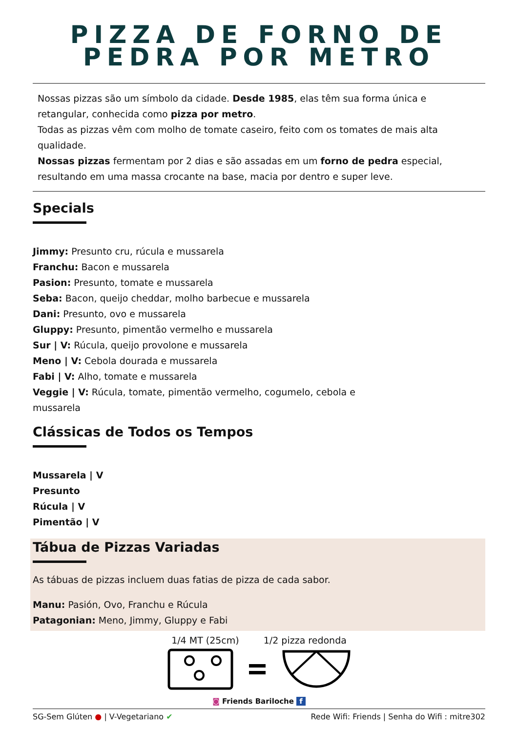PIZZA DE FORNO DE
PEDRA POR METRO
Nossas pizzas são um símbolo da cidade. Desde 1985, elas têm sua forma única e retangular, conhecida como pizza por metro.
Todas as pizzas vêm com molho de tomate caseiro, feito com os tomates de mais alta qualidade.
Nossas pizzas fermentam por 2 dias e são assadas em um forno de pedra especial, resultando em uma massa crocante na base, macia por dentro e super leve.
Specials
Jimmy: Presunto cru, rúcula e mussarela
Franchu: Bacon e mussarela
Pasion: Presunto, tomate e mussarela
Seba: Bacon, queijo cheddar, molho barbecue e mussarela
Dani: Presunto, ovo e mussarela
Gluppy: Presunto, pimentão vermelho e mussarela
Sur | V: Rúcula, queijo provolone e mussarela
Meno | V: Cebola dourada e mussarela
Fabi | V: Alho, tomate e mussarela
Veggie | V: Rúcula, tomate, pimentão vermelho, cogumelo, cebola e
mussarela
Clássicas de Todos os Tempos
Mussarela | V
Presunto
Rúcula | V
Pimentão | V
Tábua de Pizzas Variadas
As tábuas de pizzas incluem duas fatias de pizza de cada sabor.
Manu: Pasión, Ovo, Franchu e Rúcula
Patagonian: Meno, Jimmy, Gluppy e Fabi
1/4 MT (25cm) 1/2 pizza redonda
◙ Friends Bariloche f
SG-Sem Glúten ● | V-Vegetariano ✔ Rede Wifi: Friends | Senha do Wifi : mitre302